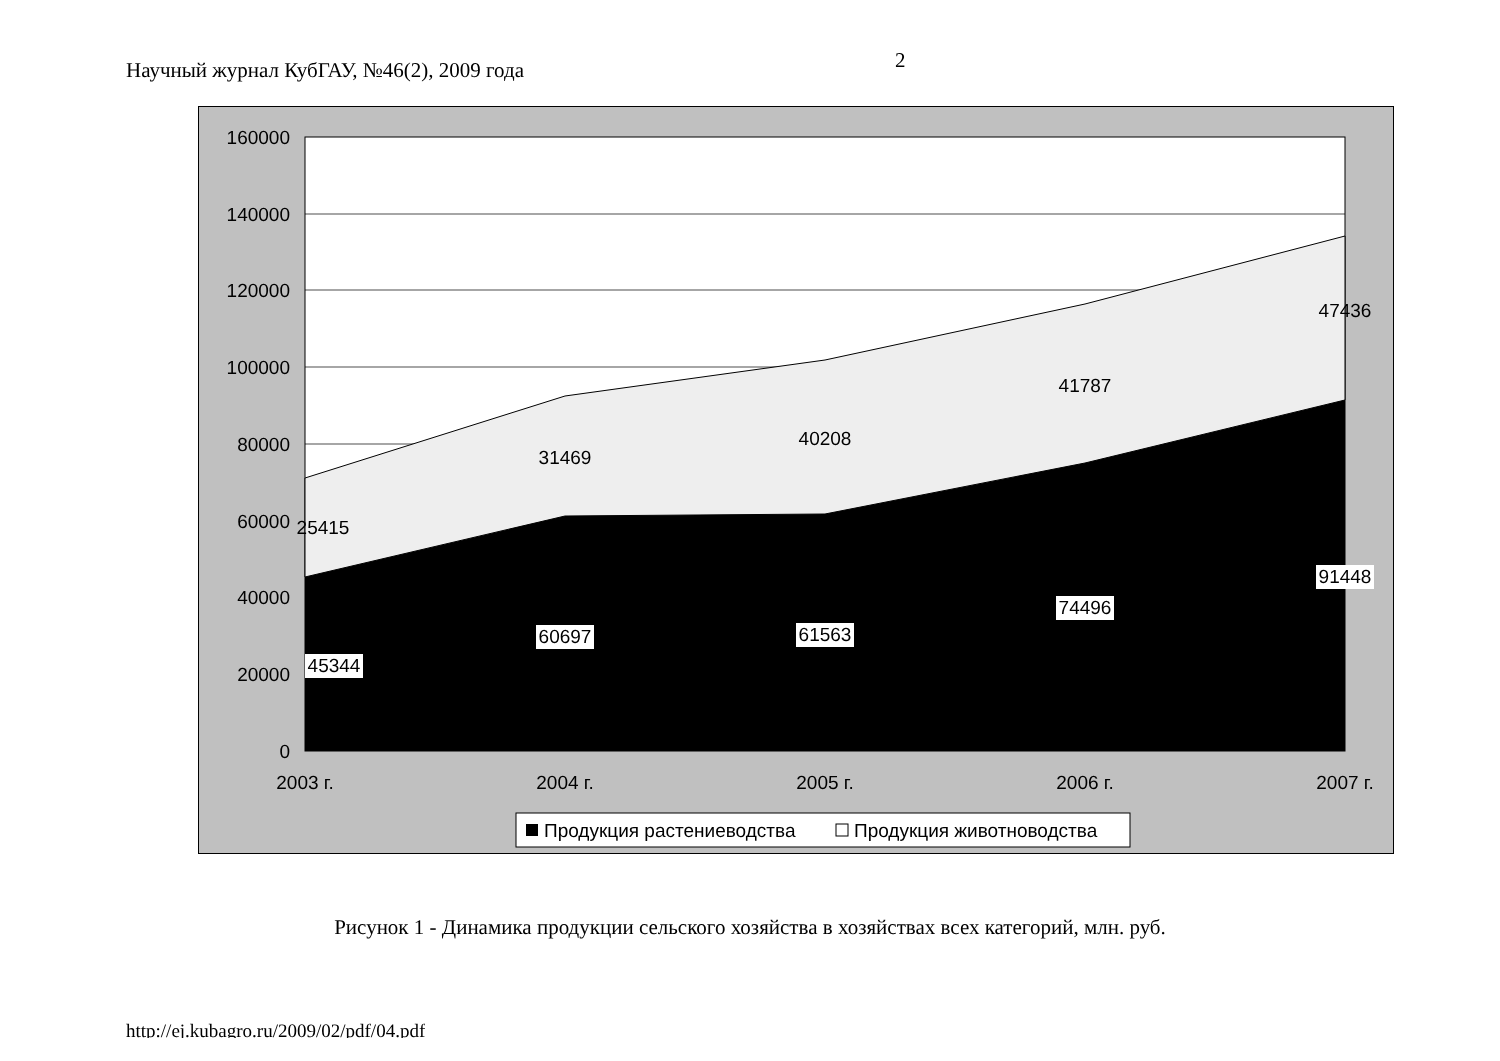Научный журнал КубГАУ, №46(2), 2009 года
2
160000
140000
120000
100000
80000
60000
40000
20000
0
2003 г.
2004 г.
2005 г.
2006 г.
2007 г.
25415
31469
40208
41787
47436
45344
60697
61563
74496
91448
Продукция растениеводства
Продукция животноводства
Рисунок 1 - Динамика продукции сельского хозяйства в хозяйствах всех категорий, млн. руб.
http://ej.kubagro.ru/2009/02/pdf/04.pdf